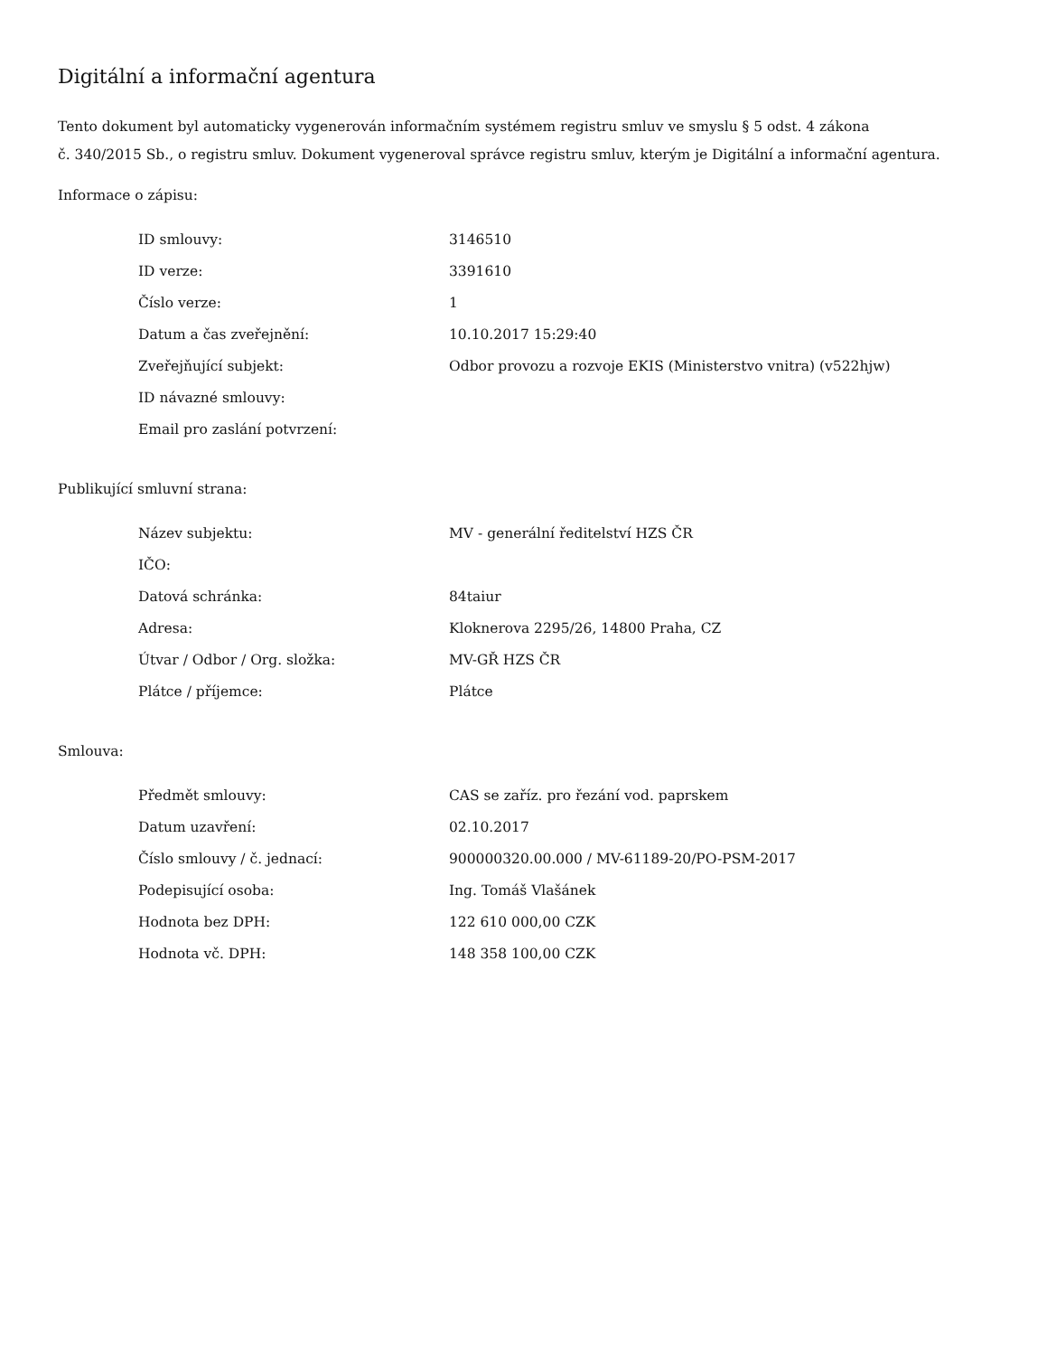Digitální a informační agentura
Tento dokument byl automaticky vygenerován informačním systémem registru smluv ve smyslu § 5 odst. 4 zákona
č. 340/2015 Sb., o registru smluv. Dokument vygeneroval správce registru smluv, kterým je Digitální a informační agentura.
Informace o zápisu:
| ID smlouvy: | 3146510 |
| ID verze: | 3391610 |
| Číslo verze: | 1 |
| Datum a čas zveřejnění: | 10.10.2017 15:29:40 |
| Zveřejňující subjekt: | Odbor provozu a rozvoje EKIS (Ministerstvo vnitra) (v522hjw) |
| ID návazné smlouvy: | |
| Email pro zaslání potvrzení: | |
Publikující smluvní strana:
| Název subjektu: | MV - generální ředitelství HZS ČR |
| IČO: | |
| Datová schránka: | 84taiur |
| Adresa: | Kloknerova 2295/26, 14800 Praha, CZ |
| Útvar / Odbor / Org. složka: | MV-GŘ HZS ČR |
| Plátce / příjemce: | Plátce |
Smlouva:
| Předmět smlouvy: | CAS se zaříz. pro řezání vod. paprskem |
| Datum uzavření: | 02.10.2017 |
| Číslo smlouvy / č. jednací: | 900000320.00.000 / MV-61189-20/PO-PSM-2017 |
| Podepisující osoba: | Ing. Tomáš Vlašánek |
| Hodnota bez DPH: | 122 610 000,00 CZK |
| Hodnota vč. DPH: | 148 358 100,00 CZK |